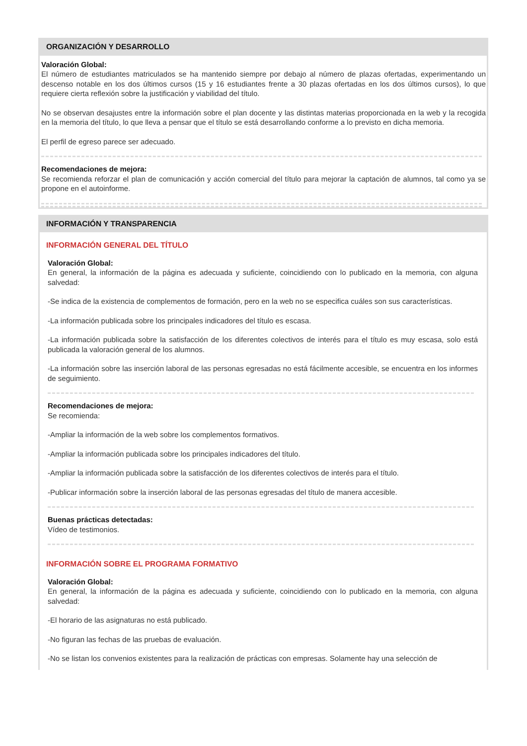ORGANIZACIÓN Y DESARROLLO
Valoración Global:
El número de estudiantes matriculados se ha mantenido siempre por debajo al número de plazas ofertadas, experimentando un descenso notable en los dos últimos cursos (15 y 16 estudiantes frente a 30 plazas ofertadas en los dos últimos cursos), lo que requiere cierta reflexión sobre la justificación y viabilidad del título.
No se observan desajustes entre la información sobre el plan docente y las distintas materias proporcionada en la web y la recogida en la memoria del título, lo que lleva a pensar que el título se está desarrollando conforme a lo previsto en dicha memoria.
El perfil de egreso parece ser adecuado.
Recomendaciones de mejora:
Se recomienda reforzar el plan de comunicación y acción comercial del título para mejorar la captación de alumnos, tal como ya se propone en el autoinforme.
INFORMACIÓN Y TRANSPARENCIA
INFORMACIÓN GENERAL DEL TÍTULO
Valoración Global:
En general, la información de la página es adecuada y suficiente, coincidiendo con lo publicado en la memoria, con alguna salvedad:
-Se indica de la existencia de complementos de formación, pero en la web no se especifica cuáles son sus características.
-La información publicada sobre los principales indicadores del título es escasa.
-La información publicada sobre la satisfacción de los diferentes colectivos de interés para el título es muy escasa, solo está publicada la valoración general de los alumnos.
-La información sobre las inserción laboral de las personas egresadas no está fácilmente accesible, se encuentra en los informes de seguimiento.
Recomendaciones de mejora:
Se recomienda:
-Ampliar la información de la web sobre los complementos formativos.
-Ampliar la información publicada sobre los principales indicadores del título.
-Ampliar la información publicada sobre la satisfacción de los diferentes colectivos de interés para el título.
-Publicar información sobre la inserción laboral de las personas egresadas del título de manera accesible.
Buenas prácticas detectadas:
Vídeo de testimonios.
INFORMACIÓN SOBRE EL PROGRAMA FORMATIVO
Valoración Global:
En general, la información de la página es adecuada y suficiente, coincidiendo con lo publicado en la memoria, con alguna salvedad:
-El horario de las asignaturas no está publicado.
-No figuran las fechas de las pruebas de evaluación.
-No se listan los convenios existentes para la realización de prácticas con empresas. Solamente hay una selección de